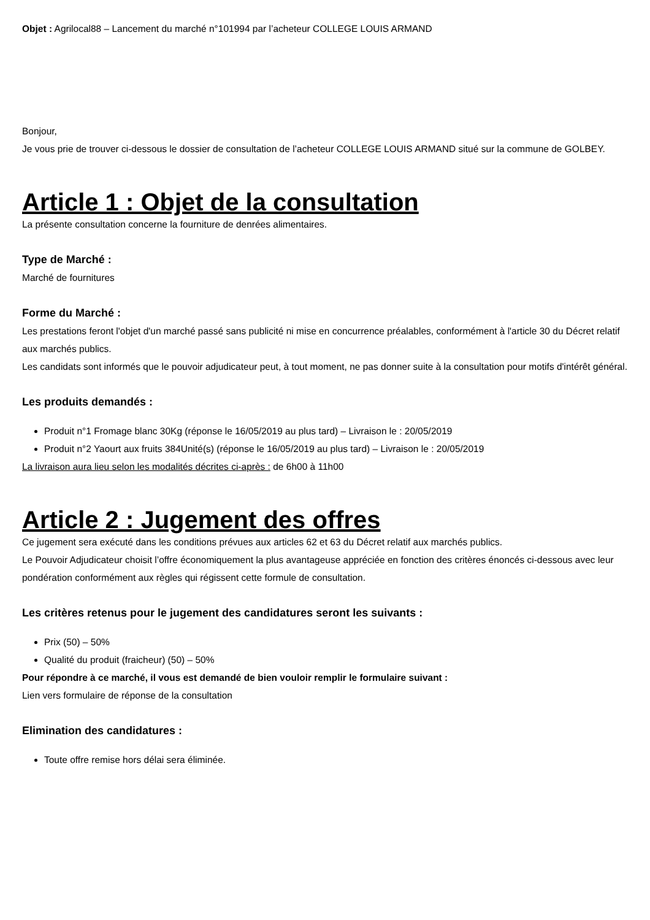Objet : Agrilocal88 – Lancement du marché n°101994 par l’acheteur COLLEGE LOUIS ARMAND
Bonjour,
Je vous prie de trouver ci-dessous le dossier de consultation de l’acheteur COLLEGE LOUIS ARMAND situé sur la commune de GOLBEY.
Article 1 : Objet de la consultation
La présente consultation concerne la fourniture de denrées alimentaires.
Type de Marché :
Marché de fournitures
Forme du Marché :
Les prestations feront l'objet d'un marché passé sans publicité ni mise en concurrence préalables, conformément à l'article 30 du Décret relatif aux marchés publics.
Les candidats sont informés que le pouvoir adjudicateur peut, à tout moment, ne pas donner suite à la consultation pour motifs d'intérêt général.
Les produits demandés :
Produit n°1 Fromage blanc 30Kg (réponse le 16/05/2019 au plus tard) – Livraison le : 20/05/2019
Produit n°2 Yaourt aux fruits 384Unité(s) (réponse le 16/05/2019 au plus tard) – Livraison le : 20/05/2019
La livraison aura lieu selon les modalités décrites ci-après : de 6h00 à 11h00
Article 2 : Jugement des offres
Ce jugement sera exécuté dans les conditions prévues aux articles 62 et 63 du Décret relatif aux marchés publics.
Le Pouvoir Adjudicateur choisit l’offre économiquement la plus avantageuse appréciée en fonction des critères énoncés ci-dessous avec leur pondération conformément aux règles qui régissent cette formule de consultation.
Les critères retenus pour le jugement des candidatures seront les suivants :
Prix (50) – 50%
Qualité du produit (fraicheur) (50) – 50%
Pour répondre à ce marché, il vous est demandé de bien vouloir remplir le formulaire suivant :
Lien vers formulaire de réponse de la consultation
Elimination des candidatures :
Toute offre remise hors délai sera éliminée.